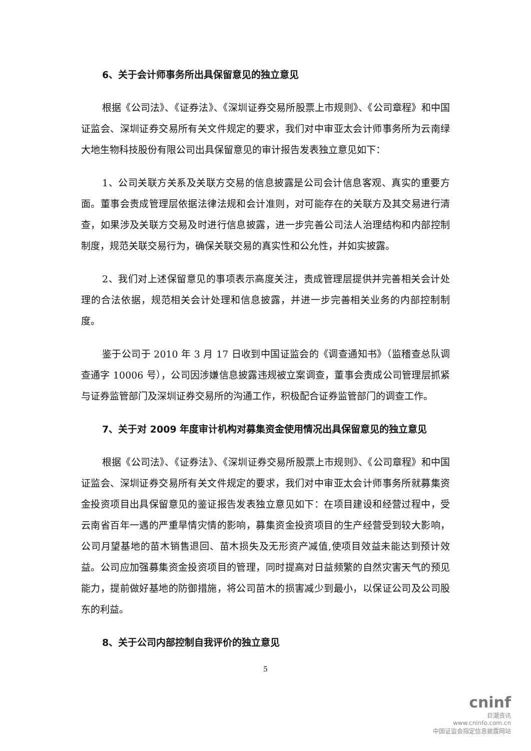6、关于会计师事务所出具保留意见的独立意见
根据《公司法》、《证券法》、《深圳证券交易所股票上市规则》、《公司章程》和中国证监会、深圳证券交易所有关文件规定的要求，我们对中审亚太会计师事务所为云南绿大地生物科技股份有限公司出具保留意见的审计报告发表独立意见如下：
1、公司关联方关系及关联方交易的信息披露是公司会计信息客观、真实的重要方面。董事会责成管理层依据法律法规和会计准则，对可能存在的关联方及其交易进行清查，如果涉及关联方交易及时进行信息披露，进一步完善公司法人治理结构和内部控制制度，规范关联交易行为，确保关联交易的真实性和公允性，并如实披露。
2、我们对上述保留意见的事项表示高度关注，责成管理层提供并完善相关会计处理的合法依据，规范相关会计处理和信息披露，并进一步完善相关业务的内部控制制度。
鉴于公司于 2010 年 3 月 17 日收到中国证监会的《调查通知书》（监稽查总队调查通字 10006 号），公司因涉嫌信息披露违规被立案调查，董事会责成公司管理层抓紧与证券监管部门及深圳证券交易所的沟通工作，积极配合证券监管部门的调查工作。
7、关于对 2009 年度审计机构对募集资金使用情况出具保留意见的独立意见
根据《公司法》、《证券法》、《深圳证券交易所股票上市规则》、《公司章程》和中国证监会、深圳证券交易所有关文件规定的要求，我们对中审亚太会计师事务所就募集资金投资项目出具保留意见的鉴证报告发表独立意见如下：在项目建设和经营过程中，受云南省百年一遇的严重旱情灾情的影响，募集资金投资项目的生产经营受到较大影响，公司月望基地的苗木销售退回、苗木损失及无形资产减值,使项目效益未能达到预计效益。公司应加强募集资金投资项目的管理，同时提高对日益频繁的自然灾害天气的预见能力，提前做好基地的防御措施，将公司苗木的损害减少到最小，以保证公司及公司股东的利益。
8、关于公司内部控制自我评价的独立意见
5
cninf
巨潮资讯
www.cninfo.com.cn
中国证监会指定信息披露网站